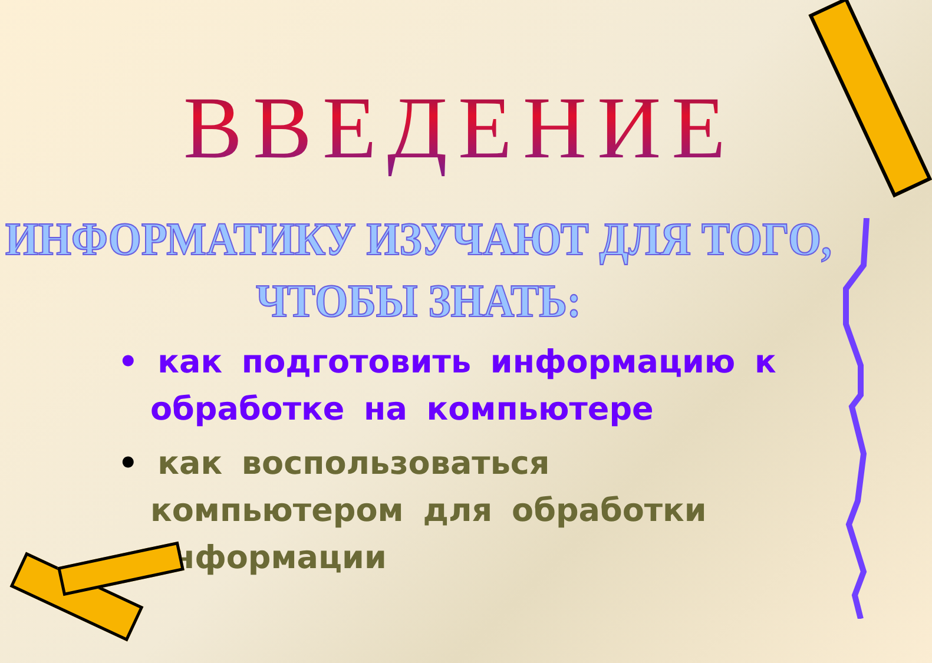ВВЕДЕНИЕ
ИНФОРМАТИКУ ИЗУЧАЮТ ДЛЯ ТОГО,
ЧТОБЫ ЗНАТЬ:
• как подготовить информацию к обработке на компьютере
• как воспользоваться компьютером для обработки информации